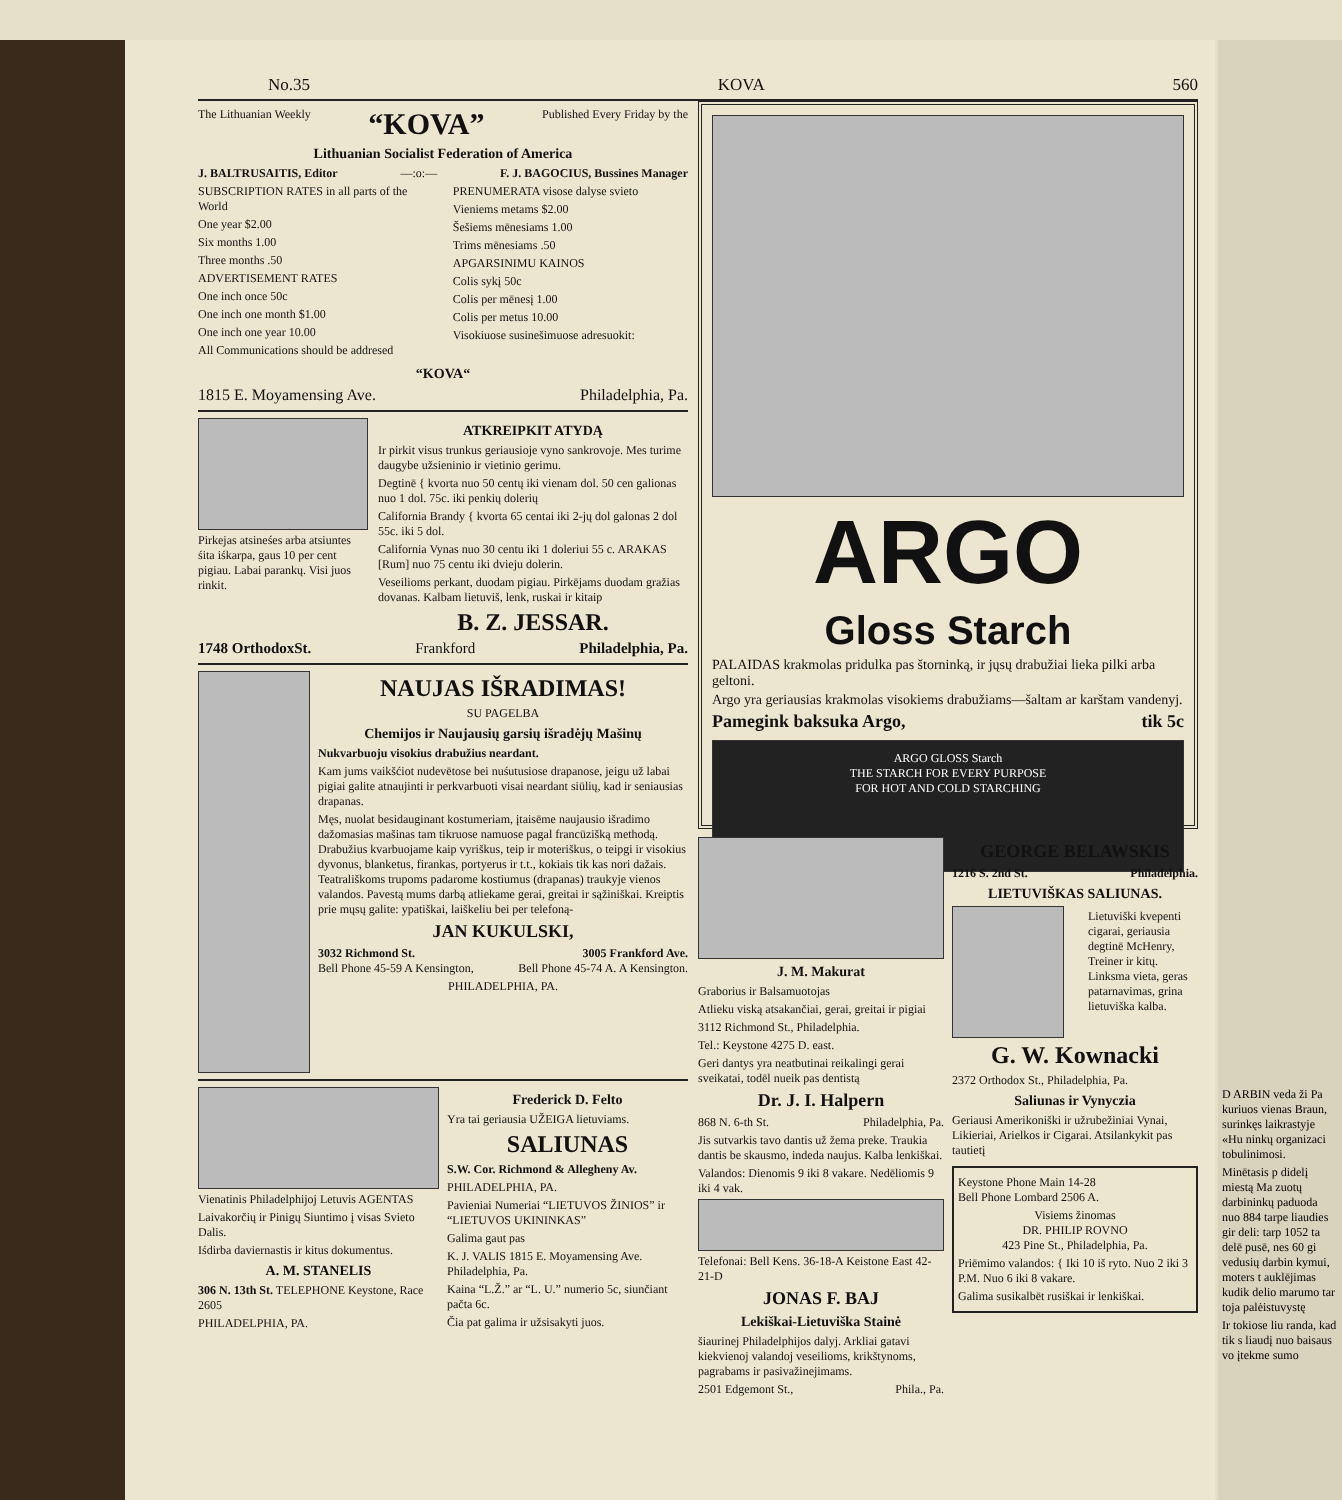No.35 KOVA 560
The Lithuanian Weekly “KOVA” Published Every Friday by the
Lithuanian Socialist Federation of America
J. BALTRUSAITIS, Editor —:o:— F. J. BAGOCIUS, Bussines Manager
SUBSCRIPTION RATES in all parts of the World
One year $2.00
Six months 1.00
Three months .50
ADVERTISEMENT RATES
One inch once 50c
One inch one month $1.00
One inch one year 10.00
All Communications should be addresed
PRENUMERATA visose dalyse svieto
Vieniems metams $2.00
Šešiems mēnesiams 1.00
Trims mēnesiams .50
APGARSINIMU KAINOS
Colis sykį 50c
Colis per mēnesį 1.00
Colis per metus 10.00
Visokiuose susinešimuose adresuokit:
“KOVA“
1815 E. Moyamensing Ave. Philadelphia, Pa.
Pirkejas atsineśes arba atsiuntes śita iśkarpa, gaus 10 per cent pigiau. Labai parankų. Visi juos rinkit.
ATKREIPKIT ATYDĄ
Ir pirkit visus trunkus geriausioje vyno sankrovoje. Mes turime daugybe užsieninio ir vietinio gerimu.
Degtinē { kvorta nuo 50 centų iki vienam dol. 50 cen galionas nuo 1 dol. 75c. iki penkių dolerių
California Brandy { kvorta 65 centai iki 2-jų dol galonas 2 dol 55c. iki 5 dol.
California Vynas nuo 30 centu iki 1 doleriui 55 c. ARAKAS [Rum] nuo 75 centu iki dvieju dolerin.
Veseilioms perkant, duodam pigiau. Pirkējams duodam gražias dovanas. Kalbam lietuviš, lenk, ruskai ir kitaip
B. Z. JESSAR.
1748 OrthodoxSt. Frankford Philadelphia, Pa.
NAUJAS IŠRADIMAS!
SU PAGELBA
Chemijos ir Naujausių garsių išradėjų Mašinų
Nukvarbuoju visokius drabužius neardant.
Kam jums vaikšćiot nudevētose bei nuśutusiose drapanose, jeigu už labai pigiai galite atnaujinti ir perkvarbuoti visai neardant siūlių, kad ir seniausias drapanas.
Męs, nuolat besidauginant kostumeriam, įtaisēme naujausio išradimo dažomasias mašinas tam tikruose namuose pagal francūzišką methodą. Drabužius kvarbuojame kaip vyriškus, teip ir moteriškus, o teipgi ir visokius dyvonus, blanketus, firankas, portyerus ir t.t., kokiais tik kas nori dažais. Teatrališkoms trupoms padarome kostiumus (drapanas) traukyje vienos valandos. Pavestą mums darbą atliekame gerai, greitai ir sąžiniškai. Kreiptis prie mųsų galite: ypatiškai, laiškeliu bei per telefoną-
JAN KUKULSKI,
3032 Richmond St. 3005 Frankford Ave.
Bell Phone 45-59 A Kensington, Bell Phone 45-74 A. A Kensington.
PHILADELPHIA, PA.
Vienatinis Philadelphijoj Letuvis AGENTAS
Laivakorčių ir Pinigų Siuntimo į visas Svieto Dalis.
Iśdirba daviernastis ir kitus dokumentus.
A. M. STANELIS
306 N. 13th St. TELEPHONE Keystone, Race 2605
PHILADELPHIA, PA.
Frederick D. Felto
Yra tai geriausia UŽEIGA lietuviams.
SALIUNAS
S.W. Cor. Richmond & Allegheny Av.
PHILADELPHIA, PA.
Pavieniai Numeriai “LIETUVOS ŽINIOS” ir “LIETUVOS UKININKAS”
Galima gaut pas
K. J. VALIS 1815 E. Moyamensing Ave. Philadelphia, Pa.
Kaina “L.Ž.” ar “L. U.” numerio 5c, siunčiant pačta 6c.
Čia pat galima ir užsisakyti juos.
ARGO
Gloss Starch
PALAIDAS krakmolas pridulka pas štorninką, ir jųsų drabužiai lieka pilki arba geltoni.
Argo yra geriausias krakmolas visokiems drabužiams—šaltam ar karštam vandenyj.
Pamegink baksuka Argo, tik 5c
ARGO GLOSS Starch
THE STARCH FOR EVERY PURPOSE
FOR HOT AND COLD STARCHING
J. M. Makurat
Graborius ir Balsamuotojas
Atlieku viską atsakančiai, gerai, greitai ir pigiai
3112 Richmond St., Philadelphia.
Tel.: Keystone 4275 D. east.
Geri dantys yra neatbutinai reikalingi gerai sveikatai, todēl nueik pas dentistą
Dr. J. I. Halpern
868 N. 6-th St. Philadelphia, Pa.
Jis sutvarkis tavo dantis už žema preke. Traukia dantis be skausmo, indeda naujus. Kalba lenkiškai.
Valandos: Dienomis 9 iki 8 vakare. Nedēliomis 9 iki 4 vak.
Telefonai: Bell Kens. 36-18-A Keistone East 42-21-D
JONAS F. BAJ
Lekiškai-Lietuviška Stainė
šiaurinej Philadelphijos dalyj. Arkliai gatavi kiekvienoj valandoj veseilioms, krikštynoms, pagrabams ir pasivažinejimams.
2501 Edgemont St., Phila., Pa.
GEORGE BELAWSKIS
1216 S. 2nd St. Philadelphia.
LIETUVIŠKAS SALIUNAS.
Lietuviški kvepenti cigarai, geriausia degtinē McHenry, Treiner ir kitų. Linksma vieta, geras patarnavimas, grina lietuviška kalba.
G. W. Kownacki
2372 Orthodox St., Philadelphia, Pa.
Saliunas ir Vynyczia
Geriausi Amerikoniški ir užrubežiniai Vynai, Likieriai, Arielkos ir Cigarai. Atsilankykit pas tautietį
Keystone Phone Main 14-28
Bell Phone Lombard 2506 A.
Visiems žinomas
DR. PHILIP ROVNO
423 Pine St., Philadelphia, Pa.
Priēmimo valandos: { Iki 10 iš ryto. Nuo 2 iki 3 P.M. Nuo 6 iki 8 vakare.
Galima susikalbēt rusiškai ir lenkiškai.
D ARBIN veda ži Pa kuriuos vienas Braun, surinkęs laikrastyje «Hu ninkų organizaci tobulinimosi.
Minētasis p didelį miestą Ma zuotų darbininkų paduoda nuo 884 tarpe liaudies gir deli: tarp 1052 ta delē pusē, nes 60 gi vedusių darbin kymui, moters t auklējimas kudik delio marumo tar toja palėistuvystę
Ir tokiose liu randa, kad tik s liaudį nuo baisaus vo įtekme sumo